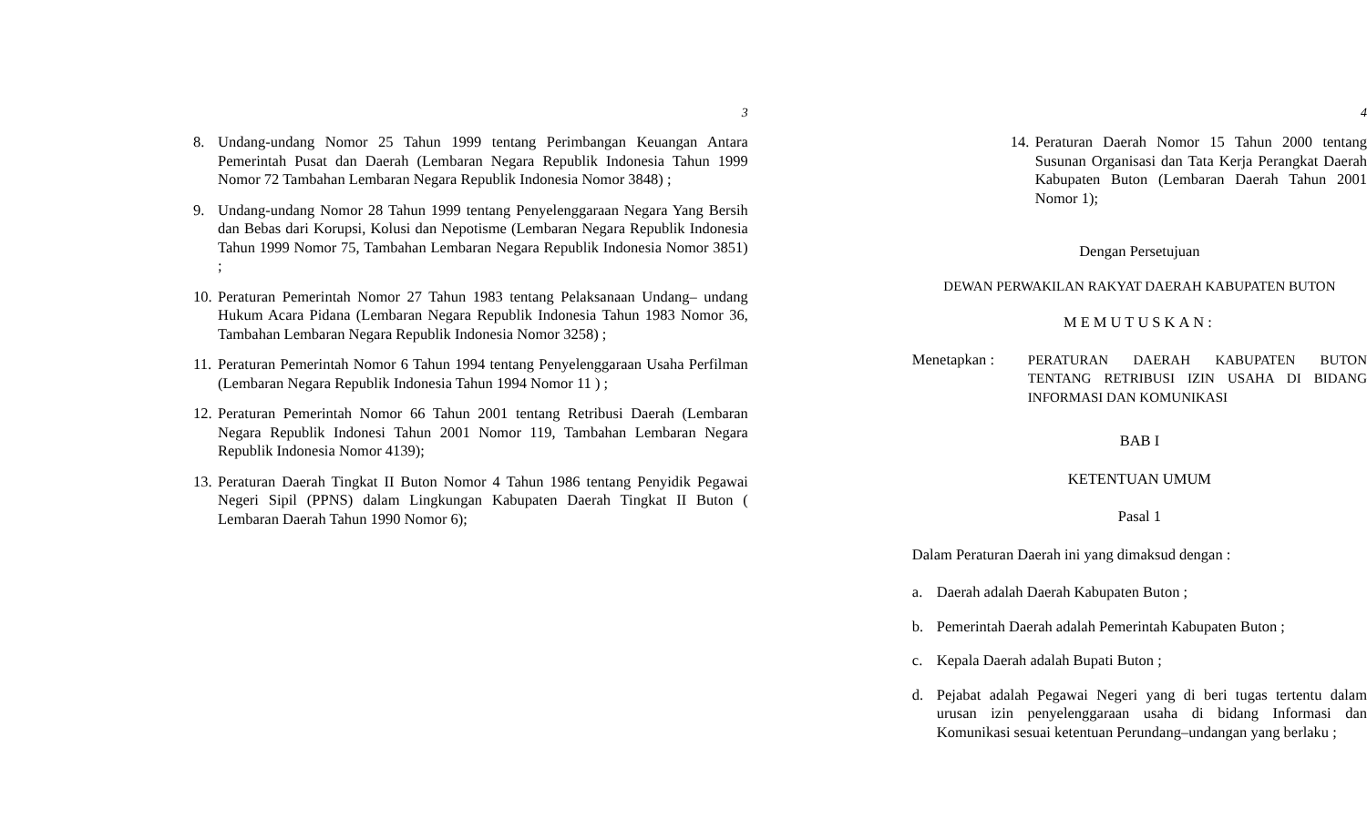3
8. Undang-undang Nomor 25 Tahun 1999 tentang Perimbangan Keuangan Antara Pemerintah Pusat dan Daerah (Lembaran Negara Republik Indonesia Tahun 1999 Nomor 72 Tambahan Lembaran Negara Republik Indonesia Nomor 3848) ;
9. Undang-undang Nomor 28 Tahun 1999 tentang Penyelenggaraan Negara Yang Bersih dan Bebas dari Korupsi, Kolusi dan Nepotisme (Lembaran Negara Republik Indonesia Tahun 1999 Nomor 75, Tambahan Lembaran Negara Republik Indonesia Nomor 3851) ;
10. Peraturan Pemerintah Nomor 27 Tahun 1983 tentang Pelaksanaan Undang– undang Hukum Acara Pidana (Lembaran Negara Republik Indonesia Tahun 1983 Nomor 36, Tambahan Lembaran Negara Republik Indonesia Nomor 3258) ;
11. Peraturan Pemerintah Nomor 6 Tahun 1994 tentang Penyelenggaraan Usaha Perfilman (Lembaran Negara Republik Indonesia Tahun 1994 Nomor 11 ) ;
12. Peraturan Pemerintah Nomor 66 Tahun 2001 tentang Retribusi Daerah (Lembaran Negara Republik Indonesi Tahun 2001 Nomor 119, Tambahan Lembaran Negara Republik Indonesia Nomor 4139);
13. Peraturan Daerah Tingkat II Buton Nomor 4 Tahun 1986 tentang Penyidik Pegawai Negeri Sipil (PPNS) dalam Lingkungan Kabupaten Daerah Tingkat II Buton ( Lembaran Daerah Tahun 1990 Nomor 6);
4
14. Peraturan Daerah Nomor 15 Tahun 2000 tentang Susunan Organisasi dan Tata Kerja Perangkat Daerah Kabupaten Buton (Lembaran Daerah Tahun 2001 Nomor 1);
Dengan Persetujuan
DEWAN PERWAKILAN RAKYAT DAERAH KABUPATEN BUTON
MEMUTUSKAN:
Menetapkan : PERATURAN DAERAH KABUPATEN BUTON TENTANG RETRIBUSI IZIN USAHA DI BIDANG INFORMASI DAN KOMUNIKASI
BAB I
KETENTUAN UMUM
Pasal 1
Dalam Peraturan Daerah ini yang dimaksud dengan :
a. Daerah adalah Daerah Kabupaten Buton ;
b. Pemerintah Daerah adalah Pemerintah Kabupaten Buton ;
c. Kepala Daerah adalah Bupati Buton ;
d. Pejabat adalah Pegawai Negeri yang di beri tugas tertentu dalam urusan izin penyelenggaraan usaha di bidang Informasi dan Komunikasi sesuai ketentuan Perundang–undangan yang berlaku ;